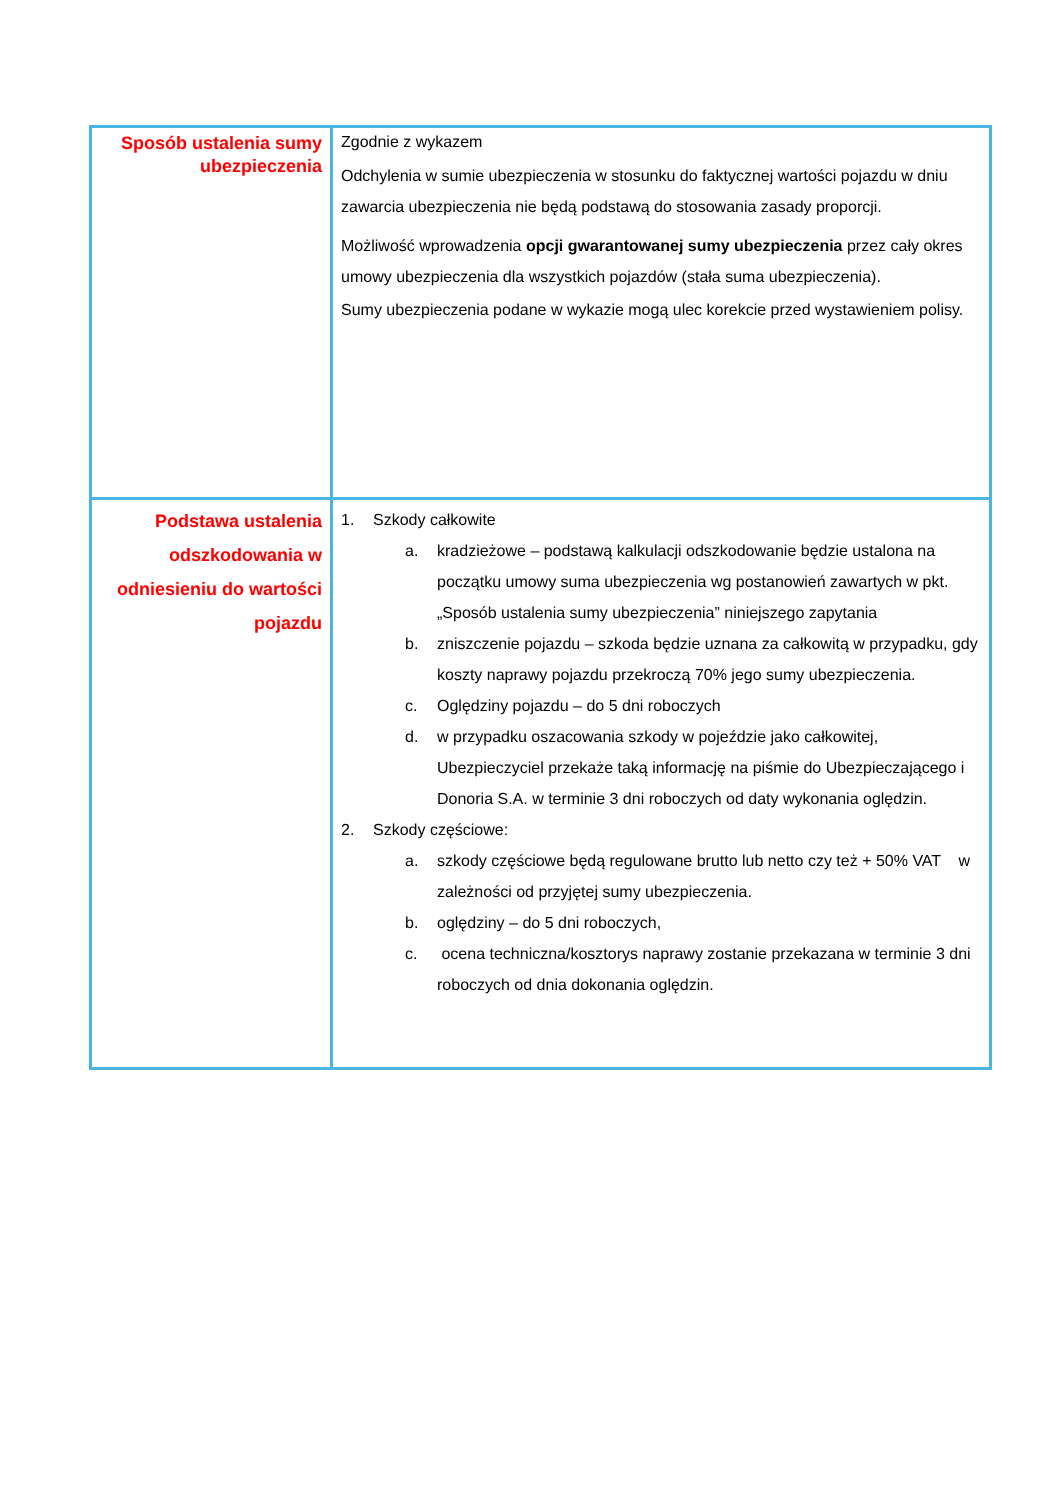| Sposób ustalenia sumy ubezpieczenia | Zgodnie z wykazem Odchylenia w sumie ubezpieczenia w stosunku do faktycznej wartości pojazdu w dniu zawarcia ubezpieczenia nie będą podstawą do stosowania zasady proporcji. Możliwość wprowadzenia opcji gwarantowanej sumy ubezpieczenia przez cały okres umowy ubezpieczenia dla wszystkich pojazdów (stała suma ubezpieczenia). Sumy ubezpieczenia podane w wykazie mogą ulec korekcie przed wystawieniem polisy. |
| Podstawa ustalenia odszkodowania w odniesieniu do wartości pojazdu | 1. Szkody całkowite a. kradzieżowe – podstawą kalkulacji odszkodowanie będzie ustalona na początku umowy suma ubezpieczenia wg postanowień zawartych w pkt. „Sposób ustalenia sumy ubezpieczenia” niniejszego zapytania b. zniszczenie pojazdu – szkoda będzie uznana za całkowitą w przypadku, gdy koszty naprawy pojazdu przekroczą 70% jego sumy ubezpieczenia. c. Oględziny pojazdu – do 5 dni roboczych d. w przypadku oszacowania szkody w pojeździe jako całkowitej, Ubezpieczyciel przekaże taką informację na piśmie do Ubezpieczającego i Donoria S.A. w terminie 3 dni roboczych od daty wykonania oględzin. 2. Szkody częściowe: a. szkody częściowe będą regulowane brutto lub netto czy też + 50% VAT w zależności od przyjętej sumy ubezpieczenia. b. oględziny – do 5 dni roboczych, c. ocena techniczna/kosztorys naprawy zostanie przekazana w terminie 3 dni roboczych od dnia dokonania oględzin. |